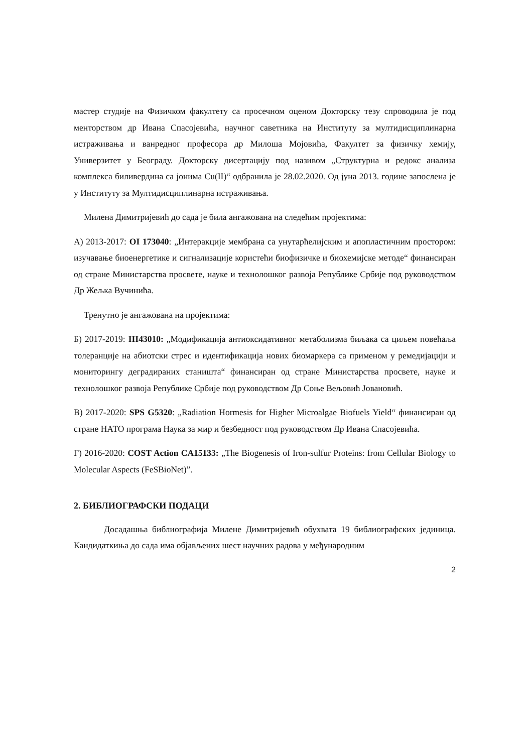мастер студије на Физичком факултету са просечном оценом Докторску тезу спроводила је под менторством др Ивана Спасојевића, научног саветника на Институту за мултидисциплинарна истраживања и ванредног професора др Милоша Мојовића, Факултет за физичку хемију, Универзитет у Београду. Докторску дисертацију под називом „Структурна и редокс анализа комплекса биливердина са јонима Cu(II)“ одбранила је 28.02.2020. Од јуна 2013. године запослена је у Институту за Мултидисциплинарна истраживања.
Милена Димитријевић до сада је била ангажована на следећим пројектима:
А) 2013-2017: OI 173040: „Интеракције мембрана са унутарћелијским и апопластичним простором: изучавање биоенергетике и сигнализације користећи биофизичке и биохемијске методе“ финансиран од стране Министарства просвете, науке и технолошког развоја Републике Србије под руководством Др Жељка Вучинића.
Тренутно је ангажована на пројектима:
Б) 2017-2019: ІІІ43010: „Модификација антиоксидативног метаболизма биљака са циљем повећаља толеранције на абиотски стрес и идентификација нових биомаркера са применом у ремедијацији и мониторингу деградираних станишта“ финансиран од стране Министарства просвете, науке и технолошког развоја Републике Србије под руководством Др Соње Вељовић Јовановић.
В) 2017-2020: SPS G5320: „Radiation Hormesis for Higher Microalgae Biofuels Yield“ финансиран од стране НАТО програма Наука за мир и безбедност под руководством Др Ивана Спасојевића.
Г) 2016-2020: COST Action CA15133: „The Biogenesis of Iron-sulfur Proteins: from Cellular Biology to Molecular Aspects (FeSBioNet)”.
2. БИБЛИОГРАФСКИ ПОДАЦИ
Досадашња библиографија Милене Димитријевић обухвата 19 библиографских јединица. Кандидаткиња до сада има објављених шест научних радова у међународним
2